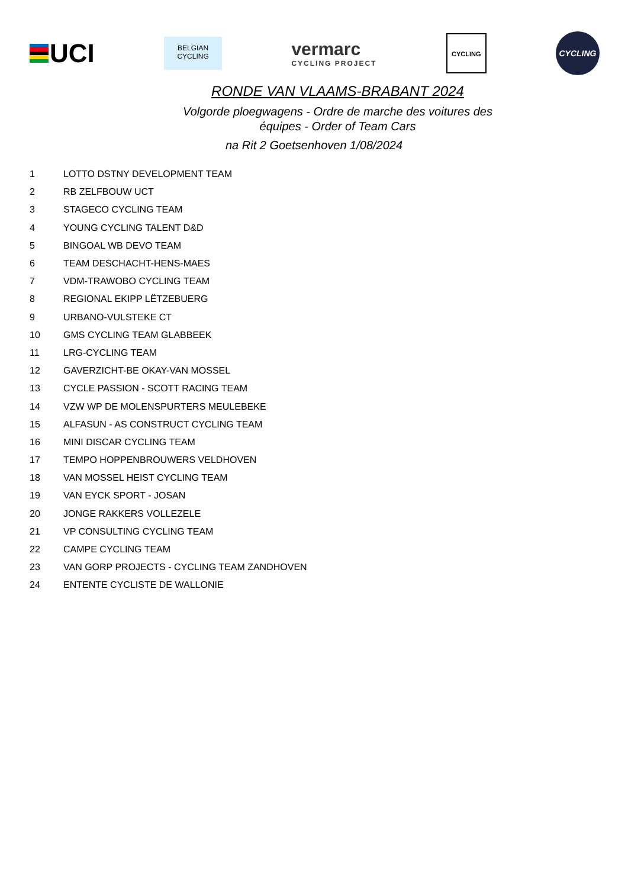UCI
BELGIAN
CYCLING
vermarc
CYCLING PROJECT
CYCLING
CYCLING
RONDE VAN VLAAMS-BRABANT 2024
Volgorde ploegwagens - Ordre de marche des voitures des
équipes - Order of Team Cars
na Rit 2 Goetsenhoven 1/08/2024
| 1 | LOTTO DSTNY DEVELOPMENT TEAM |
| 2 | RB ZELFBOUW UCT |
| 3 | STAGECO CYCLING TEAM |
| 4 | YOUNG CYCLING TALENT D&D |
| 5 | BINGOAL WB DEVO TEAM |
| 6 | TEAM DESCHACHT-HENS-MAES |
| 7 | VDM-TRAWOBO CYCLING TEAM |
| 8 | REGIONAL EKIPP LËTZEBUERG |
| 9 | URBANO-VULSTEKE CT |
| 10 | GMS CYCLING TEAM GLABBEEK |
| 11 | LRG-CYCLING TEAM |
| 12 | GAVERZICHT-BE OKAY-VAN MOSSEL |
| 13 | CYCLE PASSION - SCOTT RACING TEAM |
| 14 | VZW WP DE MOLENSPURTERS MEULEBEKE |
| 15 | ALFASUN - AS CONSTRUCT CYCLING TEAM |
| 16 | MINI DISCAR CYCLING TEAM |
| 17 | TEMPO HOPPENBROUWERS VELDHOVEN |
| 18 | VAN MOSSEL HEIST CYCLING TEAM |
| 19 | VAN EYCK SPORT - JOSAN |
| 20 | JONGE RAKKERS VOLLEZELE |
| 21 | VP CONSULTING CYCLING TEAM |
| 22 | CAMPE CYCLING TEAM |
| 23 | VAN GORP PROJECTS - CYCLING TEAM ZANDHOVEN |
| 24 | ENTENTE CYCLISTE DE WALLONIE |